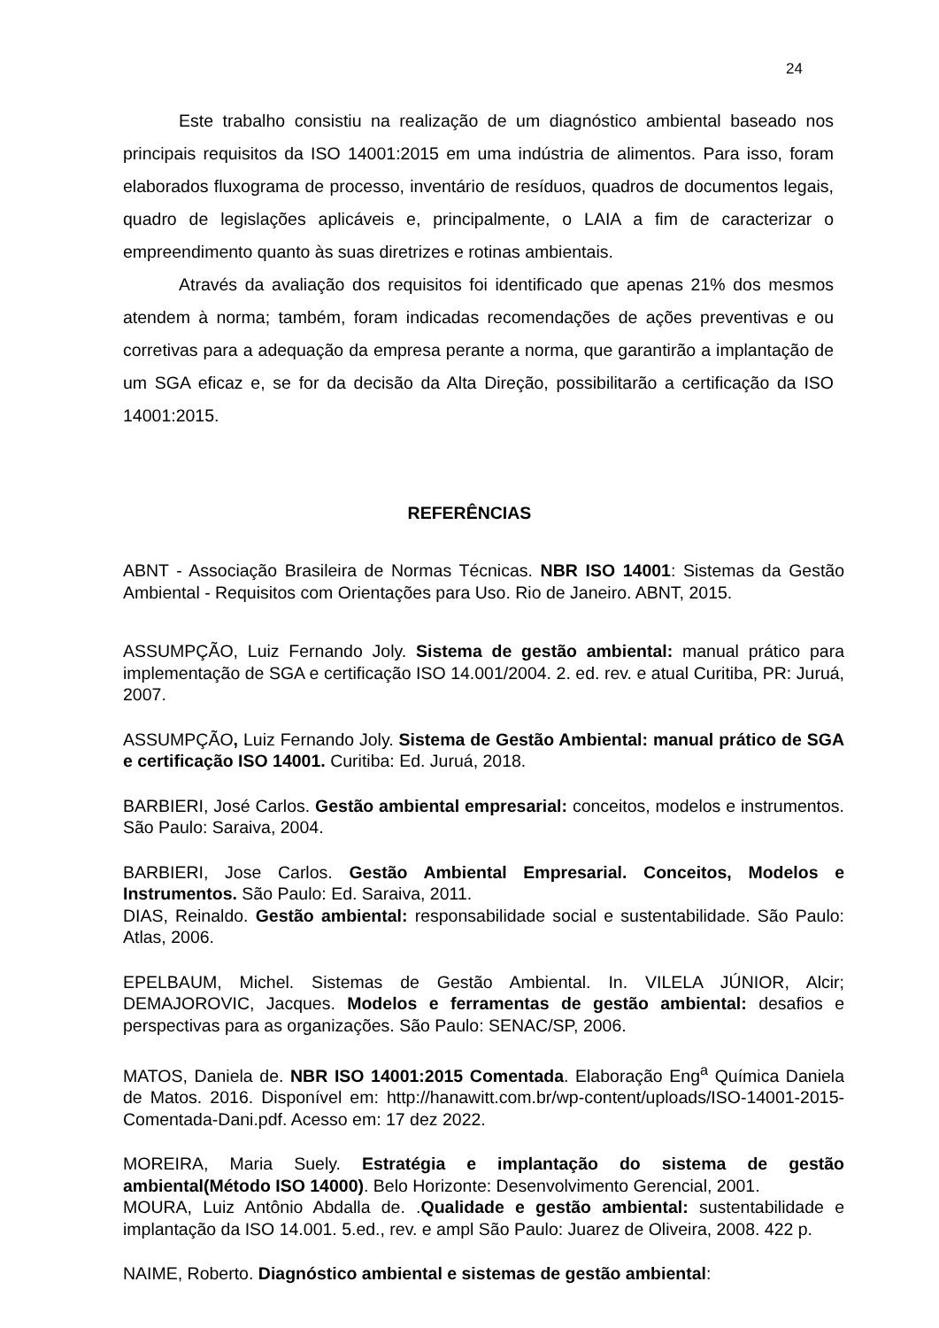24
Este trabalho consistiu na realização de um diagnóstico ambiental baseado nos principais requisitos da ISO 14001:2015 em uma indústria de alimentos. Para isso, foram elaborados fluxograma de processo, inventário de resíduos, quadros de documentos legais, quadro de legislações aplicáveis e, principalmente, o LAIA a fim de caracterizar o empreendimento quanto às suas diretrizes e rotinas ambientais.
Através da avaliação dos requisitos foi identificado que apenas 21% dos mesmos atendem à norma; também, foram indicadas recomendações de ações preventivas e ou corretivas para a adequação da empresa perante a norma, que garantirão a implantação de um SGA eficaz e, se for da decisão da Alta Direção, possibilitarão a certificação da ISO 14001:2015.
REFERÊNCIAS
ABNT - Associação Brasileira de Normas Técnicas. NBR ISO 14001: Sistemas da Gestão Ambiental - Requisitos com Orientações para Uso. Rio de Janeiro. ABNT, 2015.
ASSUMPÇÃO, Luiz Fernando Joly. Sistema de gestão ambiental: manual prático para implementação de SGA e certificação ISO 14.001/2004. 2. ed. rev. e atual Curitiba, PR: Juruá, 2007.
ASSUMPÇÃO, Luiz Fernando Joly. Sistema de Gestão Ambiental: manual prático de SGA e certificação ISO 14001. Curitiba: Ed. Juruá, 2018.
BARBIERI, José Carlos. Gestão ambiental empresarial: conceitos, modelos e instrumentos. São Paulo: Saraiva, 2004.
BARBIERI, Jose Carlos. Gestão Ambiental Empresarial. Conceitos, Modelos e Instrumentos. São Paulo: Ed. Saraiva, 2011.
DIAS, Reinaldo. Gestão ambiental: responsabilidade social e sustentabilidade. São Paulo: Atlas, 2006.
EPELBAUM, Michel. Sistemas de Gestão Ambiental. In. VILELA JÚNIOR, Alcir; DEMAJOROVIC, Jacques. Modelos e ferramentas de gestão ambiental: desafios e perspectivas para as organizações. São Paulo: SENAC/SP, 2006.
MATOS, Daniela de. NBR ISO 14001:2015 Comentada. Elaboração Eng<sup>a</sup> Química Daniela de Matos. 2016. Disponível em: http://hanawitt.com.br/wp-content/uploads/ISO-14001-2015-Comentada-Dani.pdf. Acesso em: 17 dez 2022.
MOREIRA, Maria Suely. Estratégia e implantação do sistema de gestão ambiental(Método ISO 14000). Belo Horizonte: Desenvolvimento Gerencial, 2001.
MOURA, Luiz Antônio Abdalla de. .Qualidade e gestão ambiental: sustentabilidade e implantação da ISO 14.001. 5.ed., rev. e ampl São Paulo: Juarez de Oliveira, 2008. 422 p.
NAIME, Roberto. Diagnóstico ambiental e sistemas de gestão ambiental: